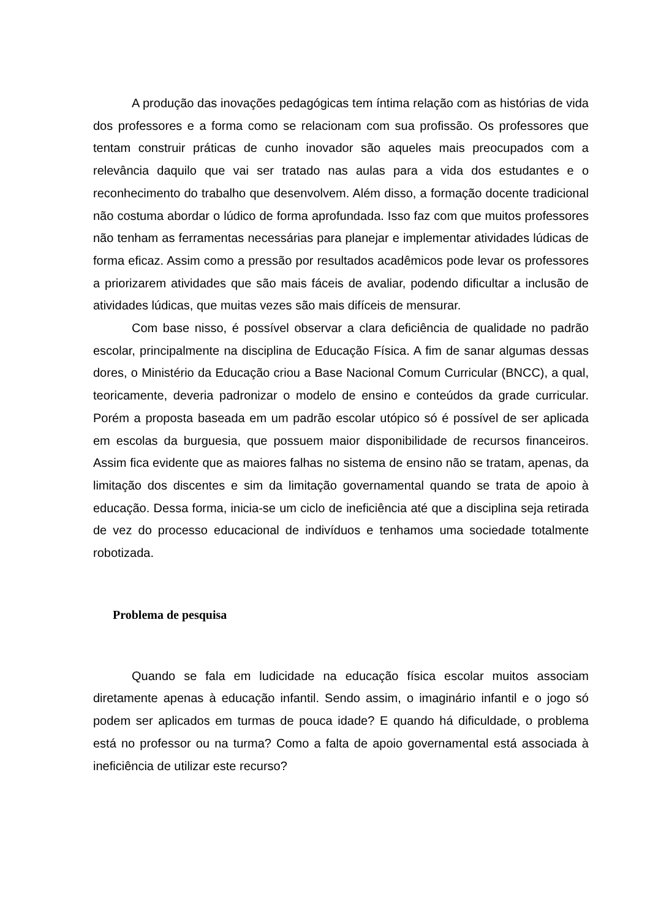A produção das inovações pedagógicas tem íntima relação com as histórias de vida dos professores e a forma como se relacionam com sua profissão. Os professores que tentam construir práticas de cunho inovador são aqueles mais preocupados com a relevância daquilo que vai ser tratado nas aulas para a vida dos estudantes e o reconhecimento do trabalho que desenvolvem. Além disso, a formação docente tradicional não costuma abordar o lúdico de forma aprofundada. Isso faz com que muitos professores não tenham as ferramentas necessárias para planejar e implementar atividades lúdicas de forma eficaz. Assim como a pressão por resultados acadêmicos pode levar os professores a priorizarem atividades que são mais fáceis de avaliar, podendo dificultar a inclusão de atividades lúdicas, que muitas vezes são mais difíceis de mensurar.
Com base nisso, é possível observar a clara deficiência de qualidade no padrão escolar, principalmente na disciplina de Educação Física. A fim de sanar algumas dessas dores, o Ministério da Educação criou a Base Nacional Comum Curricular (BNCC), a qual, teoricamente, deveria padronizar o modelo de ensino e conteúdos da grade curricular. Porém a proposta baseada em um padrão escolar utópico só é possível de ser aplicada em escolas da burguesia, que possuem maior disponibilidade de recursos financeiros. Assim fica evidente que as maiores falhas no sistema de ensino não se tratam, apenas, da limitação dos discentes e sim da limitação governamental quando se trata de apoio à educação. Dessa forma, inicia-se um ciclo de ineficiência até que a disciplina seja retirada de vez do processo educacional de indivíduos e tenhamos uma sociedade totalmente robotizada.
Problema de pesquisa
Quando se fala em ludicidade na educação física escolar muitos associam diretamente apenas à educação infantil. Sendo assim, o imaginário infantil e o jogo só podem ser aplicados em turmas de pouca idade? E quando há dificuldade, o problema está no professor ou na turma? Como a falta de apoio governamental está associada à ineficiência de utilizar este recurso?